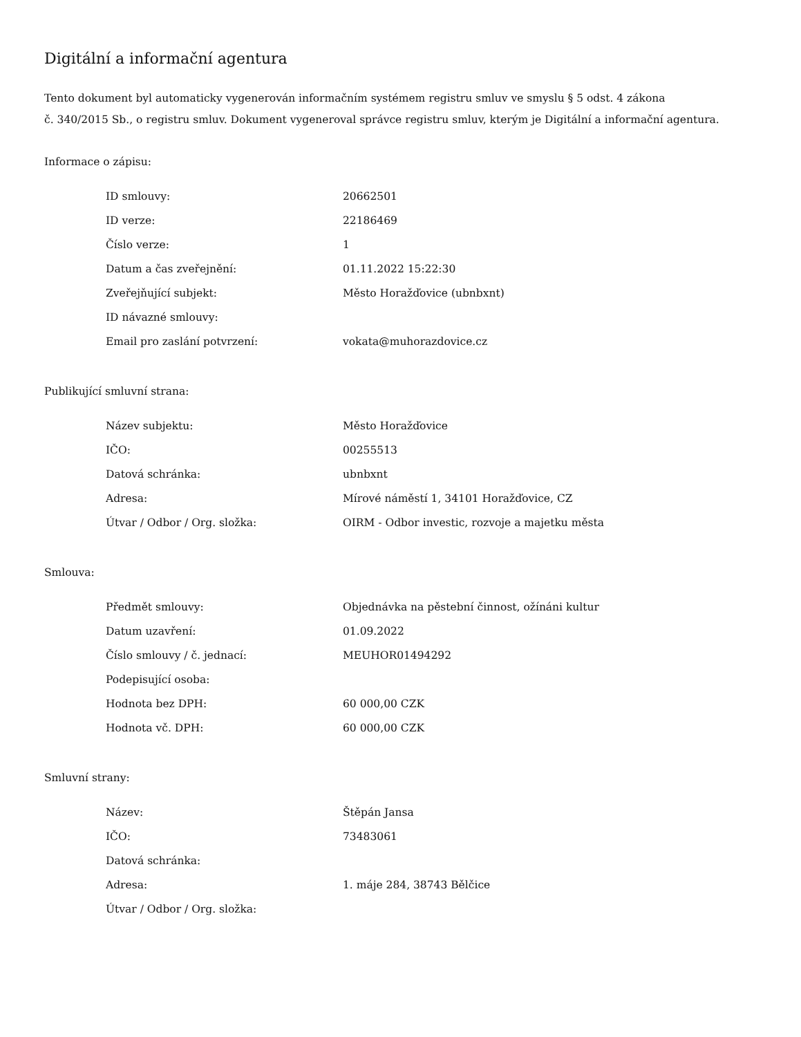Digitální a informační agentura
Tento dokument byl automaticky vygenerován informačním systémem registru smluv ve smyslu § 5 odst. 4 zákona
č. 340/2015 Sb., o registru smluv. Dokument vygeneroval správce registru smluv, kterým je Digitální a informační agentura.
Informace o zápisu:
| ID smlouvy: | 20662501 |
| ID verze: | 22186469 |
| Číslo verze: | 1 |
| Datum a čas zveřejnění: | 01.11.2022 15:22:30 |
| Zveřejňující subjekt: | Město Horažďovice (ubnbxnt) |
| ID návazné smlouvy: | |
| Email pro zaslání potvrzení: | vokata@muhorazdovice.cz |
Publikující smluvní strana:
| Název subjektu: | Město Horažďovice |
| IČO: | 00255513 |
| Datová schránka: | ubnbxnt |
| Adresa: | Mírové náměstí 1, 34101 Horažďovice, CZ |
| Útvar / Odbor / Org. složka: | OIRM - Odbor investic, rozvoje a majetku města |
Smlouva:
| Předmět smlouvy: | Objednávka na pěstební činnost, ožínáni kultur |
| Datum uzavření: | 01.09.2022 |
| Číslo smlouvy / č. jednací: | MEUHOR01494292 |
| Podepisující osoba: | |
| Hodnota bez DPH: | 60 000,00 CZK |
| Hodnota vč. DPH: | 60 000,00 CZK |
Smluvní strany:
| Název: | Štěpán Jansa |
| IČO: | 73483061 |
| Datová schránka: | |
| Adresa: | 1. máje 284, 38743 Bělčice |
| Útvar / Odbor / Org. složka: | |